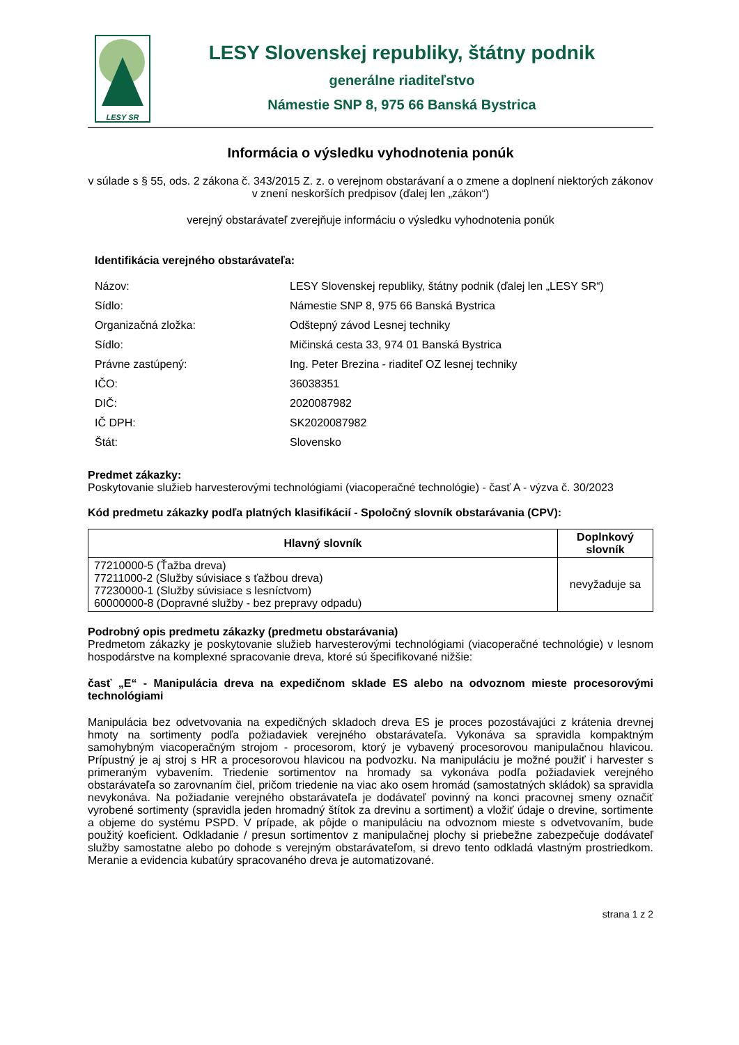LESY SR
LESY Slovenskej republiky, štátny podnik
generálne riaditeľstvo
Námestie SNP 8, 975 66 Banská Bystrica
Informácia o výsledku vyhodnotenia ponúk
v súlade s § 55, ods. 2 zákona č. 343/2015 Z. z. o verejnom obstarávaní a o zmene a doplnení niektorých zákonov v znení neskorších predpisov (ďalej len „zákon“)
verejný obstarávateľ zverejňuje informáciu o výsledku vyhodnotenia ponúk
Identifikácia verejného obstarávateľa:
| Názov: | LESY Slovenskej republiky, štátny podnik (ďalej len „LESY SR“) |
| Sídlo: | Námestie SNP 8, 975 66 Banská Bystrica |
| Organizačná zložka: | Odštepný závod Lesnej techniky |
| Sídlo: | Mičinská cesta 33, 974 01 Banská Bystrica |
| Právne zastúpený: | Ing. Peter Brezina - riaditeľ OZ lesnej techniky |
| IČO: | 36038351 |
| DIČ: | 2020087982 |
| IČ DPH: | SK2020087982 |
| Štát: | Slovensko |
Predmet zákazky:
Poskytovanie služieb harvesterovými technológiami (viacoperačné technológie) - časť A - výzva č. 30/2023
Kód predmetu zákazky podľa platných klasifikácií - Spoločný slovník obstarávania (CPV):
| Hlavný slovník | Doplnkový slovník |
| --- | --- |
| 77210000-5 (Ťažba dreva) 77211000-2 (Služby súvisiace s ťažbou dreva) 77230000-1 (Služby súvisiace s lesníctvom) 60000000-8 (Dopravné služby - bez prepravy odpadu) | nevyžaduje sa |
Podrobný opis predmetu zákazky (predmetu obstarávania)
Predmetom zákazky je poskytovanie služieb harvesterovými technológiami (viacoperačné technológie) v lesnom hospodárstve na komplexné spracovanie dreva, ktoré sú špecifikované nižšie:
časť „E“ - Manipulácia dreva na expedičnom sklade ES alebo na odvoznom mieste procesorovými technológiami
Manipulácia bez odvetvovania na expedičných skladoch dreva ES je proces pozostávajúci z krátenia drevnej hmoty na sortimenty podľa požiadaviek verejného obstarávateľa. Vykonáva sa spravidla kompaktným samohybným viacoperačným strojom - procesorom, ktorý je vybavený procesorovou manipulačnou hlavicou. Prípustný je aj stroj s HR a procesorovou hlavicou na podvozku. Na manipuláciu je možné použiť i harvester s primeraným vybavením. Triedenie sortimentov na hromady sa vykonáva podľa požiadaviek verejného obstarávateľa so zarovnaním čiel, pričom triedenie na viac ako osem hromád (samostatných skládok) sa spravidla nevykonáva. Na požiadanie verejného obstarávateľa je dodávateľ povinný na konci pracovnej smeny označiť vyrobené sortimenty (spravidla jeden hromadný štítok za drevinu a sortiment) a vložiť údaje o drevine, sortimente a objeme do systému PSPD. V prípade, ak pôjde o manipuláciu na odvoznom mieste s odvetvovaním, bude použitý koeficient. Odkladanie / presun sortimentov z manipulačnej plochy si priebežne zabezpečuje dodávateľ služby samostatne alebo po dohode s verejným obstarávateľom, si drevo tento odkladá vlastným prostriedkom. Meranie a evidencia kubatúry spracovaného dreva je automatizované.
strana 1 z 2